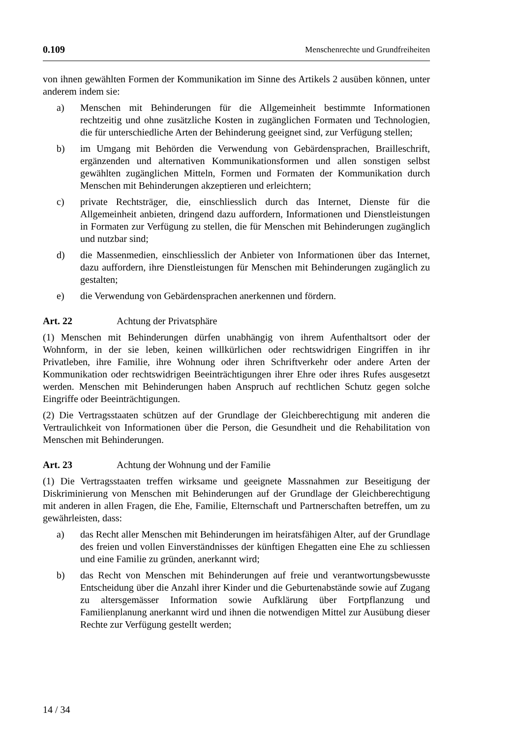0.109 Menschenrechte und Grundfreiheiten
von ihnen gewählten Formen der Kommunikation im Sinne des Artikels 2 ausüben können, unter anderem indem sie:
a) Menschen mit Behinderungen für die Allgemeinheit bestimmte Informationen rechtzeitig und ohne zusätzliche Kosten in zugänglichen Formaten und Technologien, die für unterschiedliche Arten der Behinderung geeignet sind, zur Verfügung stellen;
b) im Umgang mit Behörden die Verwendung von Gebärdensprachen, Brailleschrift, ergänzenden und alternativen Kommunikationsformen und allen sonstigen selbst gewählten zugänglichen Mitteln, Formen und Formaten der Kommunikation durch Menschen mit Behinderungen akzeptieren und erleichtern;
c) private Rechtsträger, die, einschliesslich durch das Internet, Dienste für die Allgemeinheit anbieten, dringend dazu auffordern, Informationen und Dienstleistungen in Formaten zur Verfügung zu stellen, die für Menschen mit Behinderungen zugänglich und nutzbar sind;
d) die Massenmedien, einschliesslich der Anbieter von Informationen über das Internet, dazu auffordern, ihre Dienstleistungen für Menschen mit Behinderungen zugänglich zu gestalten;
e) die Verwendung von Gebärdensprachen anerkennen und fördern.
Art. 22 Achtung der Privatsphäre
(1) Menschen mit Behinderungen dürfen unabhängig von ihrem Aufenthaltsort oder der Wohnform, in der sie leben, keinen willkürlichen oder rechtswidrigen Eingriffen in ihr Privatleben, ihre Familie, ihre Wohnung oder ihren Schriftverkehr oder andere Arten der Kommunikation oder rechtswidrigen Beeinträchtigungen ihrer Ehre oder ihres Rufes ausgesetzt werden. Menschen mit Behinderungen haben Anspruch auf rechtlichen Schutz gegen solche Eingriffe oder Beeinträchtigungen.
(2) Die Vertragsstaaten schützen auf der Grundlage der Gleichberechtigung mit anderen die Vertraulichkeit von Informationen über die Person, die Gesundheit und die Rehabilitation von Menschen mit Behinderungen.
Art. 23 Achtung der Wohnung und der Familie
(1) Die Vertragsstaaten treffen wirksame und geeignete Massnahmen zur Beseitigung der Diskriminierung von Menschen mit Behinderungen auf der Grundlage der Gleichberechtigung mit anderen in allen Fragen, die Ehe, Familie, Elternschaft und Partnerschaften betreffen, um zu gewährleisten, dass:
a) das Recht aller Menschen mit Behinderungen im heiratsfähigen Alter, auf der Grundlage des freien und vollen Einverständnisses der künftigen Ehegatten eine Ehe zu schliessen und eine Familie zu gründen, anerkannt wird;
b) das Recht von Menschen mit Behinderungen auf freie und verantwortungsbewusste Entscheidung über die Anzahl ihrer Kinder und die Geburtenabstände sowie auf Zugang zu altersgemässer Information sowie Aufklärung über Fortpflanzung und Familienplanung anerkannt wird und ihnen die notwendigen Mittel zur Ausübung dieser Rechte zur Verfügung gestellt werden;
14 / 34